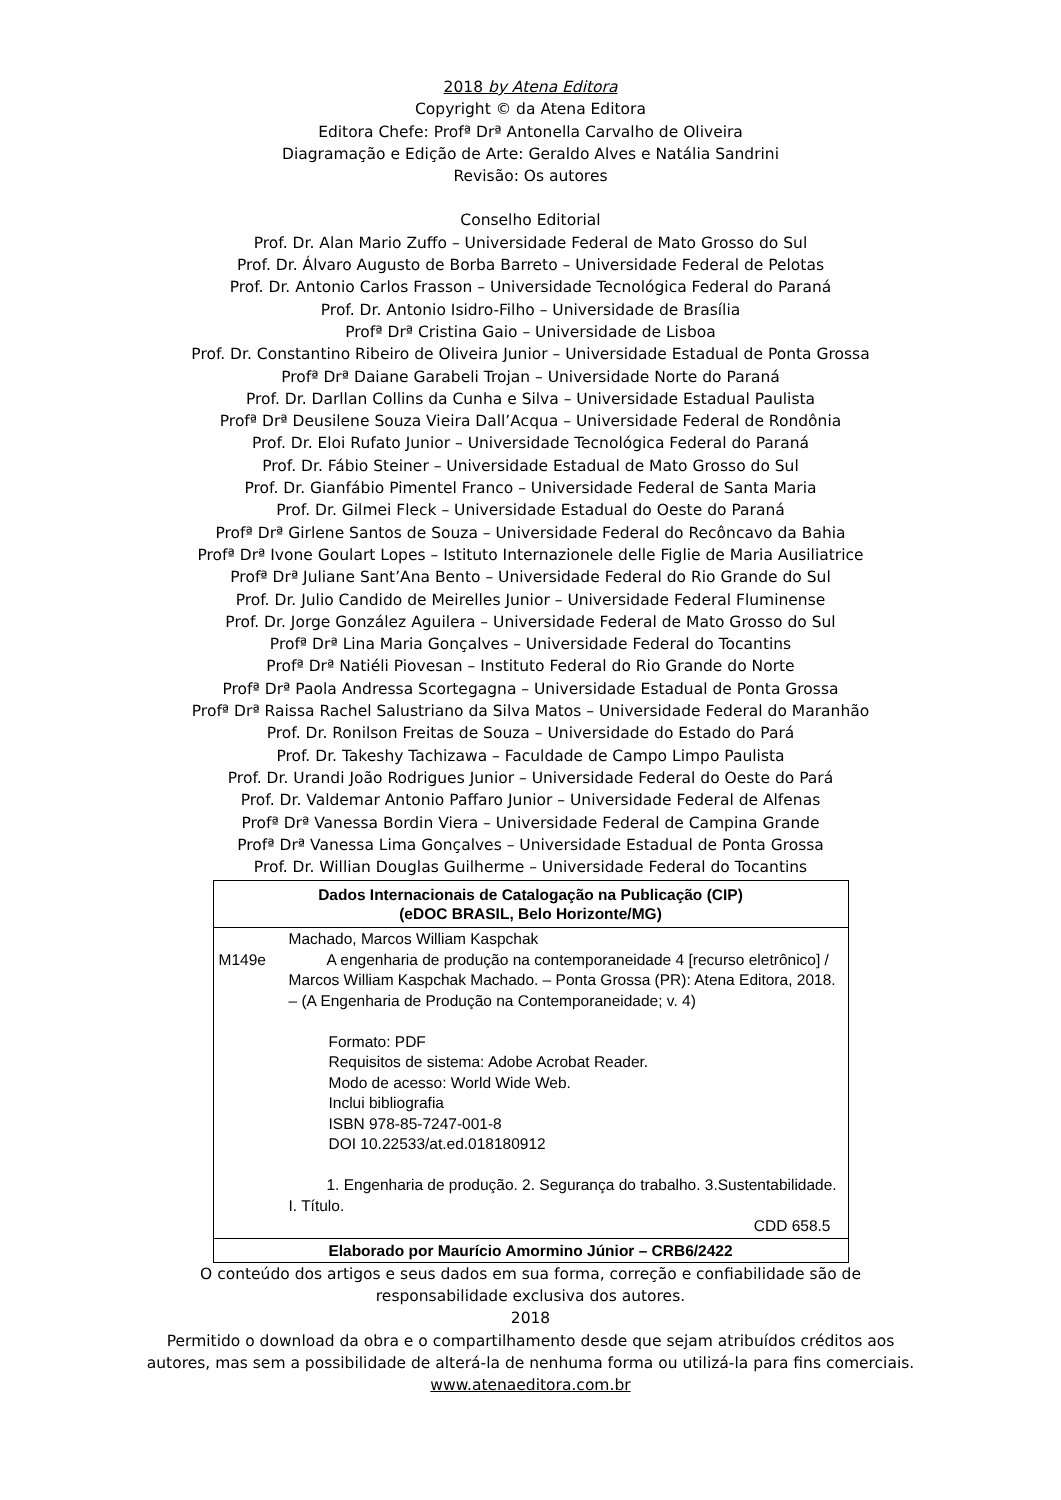2018 by Atena Editora
Copyright © da Atena Editora
Editora Chefe: Profª Drª Antonella Carvalho de Oliveira
Diagramação e Edição de Arte: Geraldo Alves e Natália Sandrini
Revisão: Os autores
Conselho Editorial
Prof. Dr. Alan Mario Zuffo – Universidade Federal de Mato Grosso do Sul
Prof. Dr. Álvaro Augusto de Borba Barreto – Universidade Federal de Pelotas
Prof. Dr. Antonio Carlos Frasson – Universidade Tecnológica Federal do Paraná
Prof. Dr. Antonio Isidro-Filho – Universidade de Brasília
Profª Drª Cristina Gaio – Universidade de Lisboa
Prof. Dr. Constantino Ribeiro de Oliveira Junior – Universidade Estadual de Ponta Grossa
Profª Drª Daiane Garabeli Trojan – Universidade Norte do Paraná
Prof. Dr. Darllan Collins da Cunha e Silva – Universidade Estadual Paulista
Profª Drª Deusilene Souza Vieira Dall’Acqua – Universidade Federal de Rondônia
Prof. Dr. Eloi Rufato Junior – Universidade Tecnológica Federal do Paraná
Prof. Dr. Fábio Steiner – Universidade Estadual de Mato Grosso do Sul
Prof. Dr. Gianfábio Pimentel Franco – Universidade Federal de Santa Maria
Prof. Dr. Gilmei Fleck – Universidade Estadual do Oeste do Paraná
Profª Drª Girlene Santos de Souza – Universidade Federal do Recôncavo da Bahia
Profª Drª Ivone Goulart Lopes – Istituto Internazionele delle Figlie de Maria Ausiliatrice
Profª Drª Juliane Sant’Ana Bento – Universidade Federal do Rio Grande do Sul
Prof. Dr. Julio Candido de Meirelles Junior – Universidade Federal Fluminense
Prof. Dr. Jorge González Aguilera – Universidade Federal de Mato Grosso do Sul
Profª Drª Lina Maria Gonçalves – Universidade Federal do Tocantins
Profª Drª Natiéli Piovesan – Instituto Federal do Rio Grande do Norte
Profª Drª Paola Andressa Scortegagna – Universidade Estadual de Ponta Grossa
Profª Drª Raissa Rachel Salustriano da Silva Matos – Universidade Federal do Maranhão
Prof. Dr. Ronilson Freitas de Souza – Universidade do Estado do Pará
Prof. Dr. Takeshy Tachizawa – Faculdade de Campo Limpo Paulista
Prof. Dr. Urandi João Rodrigues Junior – Universidade Federal do Oeste do Pará
Prof. Dr. Valdemar Antonio Paffaro Junior – Universidade Federal de Alfenas
Profª Drª Vanessa Bordin Viera – Universidade Federal de Campina Grande
Profª Drª Vanessa Lima Gonçalves – Universidade Estadual de Ponta Grossa
Prof. Dr. Willian Douglas Guilherme – Universidade Federal do Tocantins
| Dados Internacionais de Catalogação na Publicação (CIP) (eDOC BRASIL, Belo Horizonte/MG) |
| --- |
| / / Machado, Marcos William Kaspchak / / M149e / A engenharia de produção na contemporaneidade 4 [recurso eletrônico] / Marcos William Kaspchak Machado. – Ponta Grossa (PR): Atena Editora, 2018. – (A Engenharia de Produção na Contemporaneidade; v. 4) Formato: PDF Requisitos de sistema: Adobe Acrobat Reader. Modo de acesso: World Wide Web. Inclui bibliografia ISBN 978-85-7247-001-8 DOI 10.22533/at.ed.018180912 1. Engenharia de produção. 2. Segurança do trabalho. 3.Sustentabilidade. I. Título. CDD 658.5 / |
| Elaborado por Maurício Amormino Júnior – CRB6/2422 |
O conteúdo dos artigos e seus dados em sua forma, correção e confiabilidade são de
responsabilidade exclusiva dos autores.
2018
Permitido o download da obra e o compartilhamento desde que sejam atribuídos créditos aos
autores, mas sem a possibilidade de alterá-la de nenhuma forma ou utilizá-la para fins comerciais.
www.atenaeditora.com.br